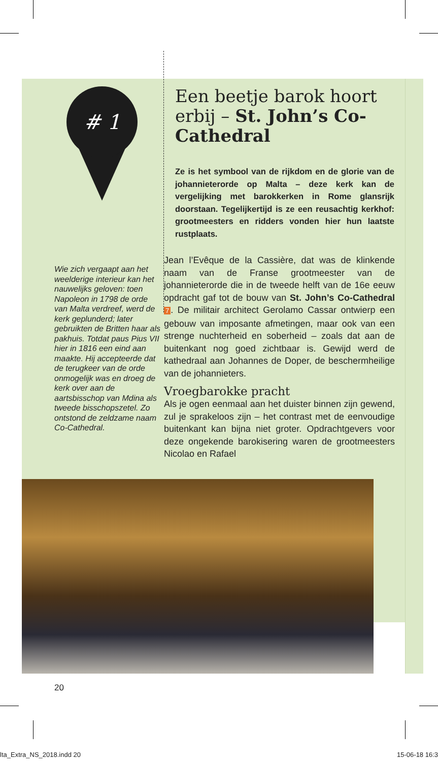# 1
Een beetje barok hoort erbij – St. John’s Co-Cathedral
Ze is het symbool van de rijkdom en de glorie van de johannieterorde op Malta – deze kerk kan de vergelijking met barokkerken in Rome glansrijk doorstaan. Tegelijkertijd is ze een reusachtig kerkhof: grootmeesters en ridders vonden hier hun laatste rustplaats.
Wie zich vergaapt aan het weelderige interieur kan het nauwelijks geloven: toen Napoleon in 1798 de orde van Malta verdreef, werd de kerk geplunderd; later gebruikten de Britten haar als pakhuis. Totdat paus Pius VII hier in 1816 een eind aan maakte. Hij accepteerde dat de terugkeer van de orde onmogelijk was en droeg de kerk over aan de aartsbisschop van Mdina als tweede bisschopszetel. Zo ontstond de zeldzame naam Co-Cathedral.
Jean l’Evêque de la Cassière, dat was de klinkende naam van de Franse grootmeester van de johannieterorde die in de tweede helft van de 16e eeuw opdracht gaf tot de bouw van St. John’s Co-Cathedral 7. De militair architect Gerolamo Cassar ontwierp een gebouw van imposante afmetingen, maar ook van een strenge nuchterheid en soberheid – zoals dat aan de buitenkant nog goed zichtbaar is. Gewijd werd de kathedraal aan Johannes de Doper, de beschermheilige van de johannieters.
Vroegbarokke pracht
Als je ogen eenmaal aan het duister binnen zijn gewend, zul je sprakeloos zijn – het contrast met de eenvoudige buitenkant kan bijna niet groter. Opdrachtgevers voor deze ongekende barokisering waren de grootmeesters Nicolao en Rafael
20
lta_Extra_NS_2018.indd 20 15-06-18 16:3